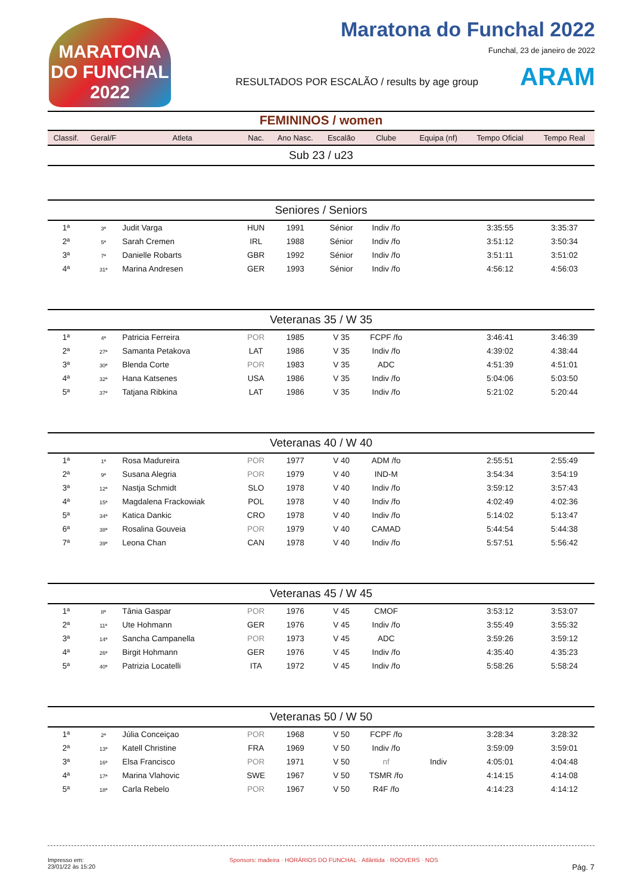MARATONA DO FUNCHAL 2022
Maratona do Funchal 2022
Funchal, 23 de janeiro de 2022
RESULTADOS POR ESCALÃO / results by age group ARAM
FEMININOS / women
| Classif. | Geral/F | Atleta | | Nac. | Ano Nasc. | Escalão | Clube | Equipa (nf) | Tempo Oficial | Tempo Real |
| --- | --- | --- | --- | --- | --- | --- | --- | --- | --- | --- |
| Sub 23 / u23 | | | | | | | | | | |
| Seniores / Seniors | | | | | | | | | | |
| 1ª | 3ª | Judit Varga | | HUN | 1991 | Sénior | Indiv /fo | | 3:35:55 | 3:35:37 |
| 2ª | 5ª | Sarah Cremen | | IRL | 1988 | Sénior | Indiv /fo | | 3:51:12 | 3:50:34 |
| 3ª | 7ª | Danielle Robarts | | GBR | 1992 | Sénior | Indiv /fo | | 3:51:11 | 3:51:02 |
| 4ª | 31ª | Marina Andresen | | GER | 1993 | Sénior | Indiv /fo | | 4:56:12 | 4:56:03 |
| Veteranas 35 / W 35 | | | | | | | | | | |
| 1ª | 4ª | Patricia Ferreira | | POR | 1985 | V 35 | FCPF /fo | | 3:46:41 | 3:46:39 |
| 2ª | 27ª | Samanta Petakova | | LAT | 1986 | V 35 | Indiv /fo | | 4:39:02 | 4:38:44 |
| 3ª | 30ª | Blenda Corte | | POR | 1983 | V 35 | ADC | | 4:51:39 | 4:51:01 |
| 4ª | 32ª | Hana Katsenes | | USA | 1986 | V 35 | Indiv /fo | | 5:04:06 | 5:03:50 |
| 5ª | 37ª | Tatjana Ribkina | | LAT | 1986 | V 35 | Indiv /fo | | 5:21:02 | 5:20:44 |
| Veteranas 40 / W 40 | | | | | | | | | | |
| 1ª | 1ª | Rosa Madureira | | POR | 1977 | V 40 | ADM /fo | | 2:55:51 | 2:55:49 |
| 2ª | 9ª | Susana Alegria | | POR | 1979 | V 40 | IND-M | | 3:54:34 | 3:54:19 |
| 3ª | 12ª | Nastja Schmidt | | SLO | 1978 | V 40 | Indiv /fo | | 3:59:12 | 3:57:43 |
| 4ª | 15ª | Magdalena Frackowiak | | POL | 1978 | V 40 | Indiv /fo | | 4:02:49 | 4:02:36 |
| 5ª | 34ª | Katica Dankic | | CRO | 1978 | V 40 | Indiv /fo | | 5:14:02 | 5:13:47 |
| 6ª | 38ª | Rosalina Gouveia | | POR | 1979 | V 40 | CAMAD | | 5:44:54 | 5:44:38 |
| 7ª | 39ª | Leona Chan | | CAN | 1978 | V 40 | Indiv /fo | | 5:57:51 | 5:56:42 |
| Veteranas 45 / W 45 | | | | | | | | | | |
| 1ª | 8ª | Tânia Gaspar | | POR | 1976 | V 45 | CMOF | | 3:53:12 | 3:53:07 |
| 2ª | 11ª | Ute Hohmann | | GER | 1976 | V 45 | Indiv /fo | | 3:55:49 | 3:55:32 |
| 3ª | 14ª | Sancha Campanella | | POR | 1973 | V 45 | ADC | | 3:59:26 | 3:59:12 |
| 4ª | 26ª | Birgit Hohmann | | GER | 1976 | V 45 | Indiv /fo | | 4:35:40 | 4:35:23 |
| 5ª | 40ª | Patrizia Locatelli | | ITA | 1972 | V 45 | Indiv /fo | | 5:58:26 | 5:58:24 |
| Veteranas 50 / W 50 | | | | | | | | | | |
| 1ª | 2ª | Júlia Conceiçao | | POR | 1968 | V 50 | FCPF /fo | | 3:28:34 | 3:28:32 |
| 2ª | 13ª | Katell Christine | | FRA | 1969 | V 50 | Indiv /fo | | 3:59:09 | 3:59:01 |
| 3ª | 16ª | Elsa Francisco | | POR | 1971 | V 50 | nf | Indiv | 4:05:01 | 4:04:48 |
| 4ª | 17ª | Marina Vlahovic | | SWE | 1967 | V 50 | TSMR /fo | | 4:14:15 | 4:14:08 |
| 5ª | 18ª | Carla Rebelo | | POR | 1967 | V 50 | R4F /fo | | 4:14:23 | 4:14:12 |
Impresso em:
23/01/22 às 15:20
Sponsors: madeira · HORÁRIOS DO FUNCHAL · Atlântida · ROOVERS · NOS
Pág. 7